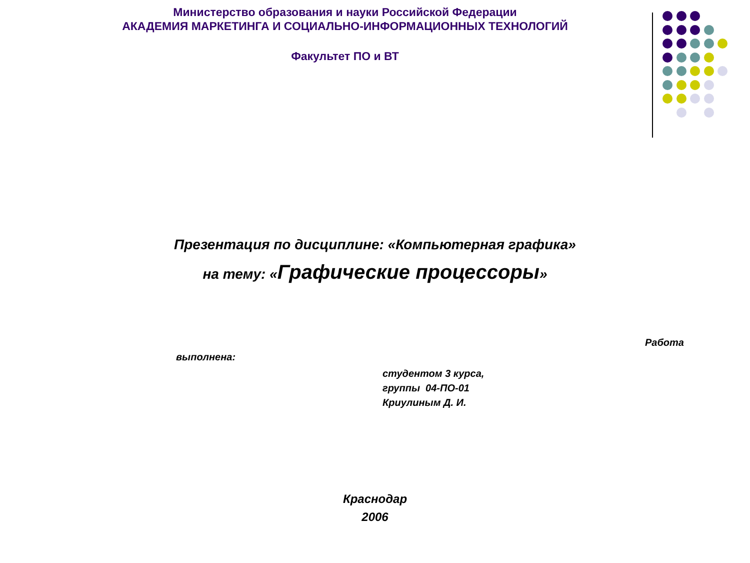Министерство образования и науки Российской Федерации
АКАДЕМИЯ МАРКЕТИНГА И СОЦИАЛЬНО-ИНФОРМАЦИОННЫХ ТЕХНОЛОГИЙ
Факультет ПО и ВТ
Презентация по дисциплине: «Компьютерная графика»
на тему: «Графические процессоры»
Работа
выполнена:
студентом 3 курса,
группы 04-ПО-01
Криулиным Д. И.
Краснодар
2006